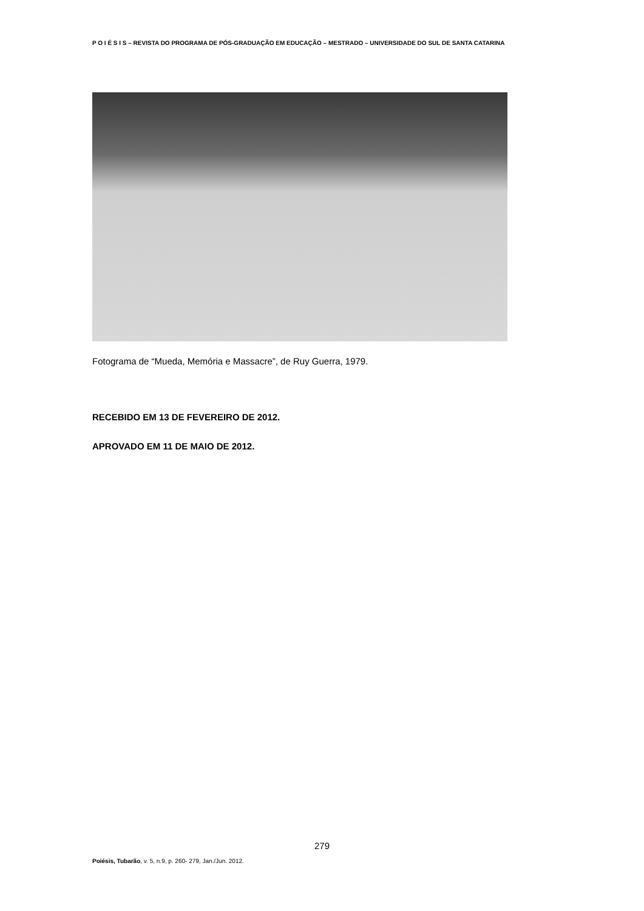P O I É S I S – REVISTA DO PROGRAMA DE PÓS-GRADUAÇÃO EM EDUCAÇÃO – MESTRADO – UNIVERSIDADE DO SUL DE SANTA CATARINA
Fotograma de “Mueda, Memória e Massacre”, de Ruy Guerra, 1979.
RECEBIDO EM 13 DE FEVEREIRO DE 2012.
APROVADO EM 11 DE MAIO DE 2012.
279
Poiésis, Tubarão, v. 5, n.9, p. 260- 279, Jan./Jun. 2012.